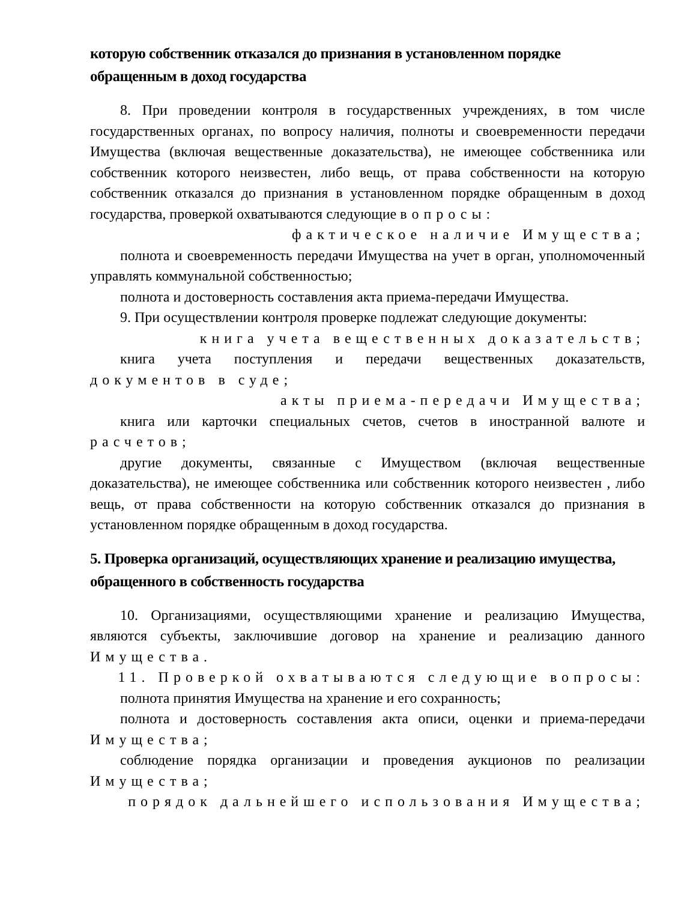которую собственник отказался до признания в установленном порядке обращенным в доход государства
8. При проведении контроля в государственных учреждениях, в том числе государственных органах, по вопросу наличия, полноты и своевременности передачи Имущества (включая вещественные доказательства), не имеющее собственника или собственник которого неизвестен, либо вещь, от права собственности на которую собственник отказался до признания в установленном порядке обращенным в доход государства, проверкой охватываются следующие вопросы:
фактическое наличие Имущества;
полнота и своевременность передачи Имущества на учет в орган, уполномоченный управлять коммунальной собственностью;
полнота и достоверность составления акта приема-передачи Имущества.
9. При осуществлении контроля проверке подлежат следующие документы:
книга учета вещественных доказательств;
книга учета поступления и передачи вещественных доказательств, документов в суде;
акты приема-передачи Имущества;
книга или карточки специальных счетов, счетов в иностранной валюте и расчетов;
другие документы, связанные с Имуществом (включая вещественные доказательства), не имеющее собственника или собственник которого неизвестен , либо вещь, от права собственности на которую собственник отказался до признания в установленном порядке обращенным в доход государства.
5. Проверка организаций, осуществляющих хранение и реализацию имущества, обращенного в собственность государства
10. Организациями, осуществляющими хранение и реализацию Имущества, являются субъекты, заключившие договор на хранение и реализацию данного Имущества.
11. Проверкой охватываются следующие вопросы:
полнота принятия Имущества на хранение и его сохранность;
полнота и достоверность составления акта описи, оценки и приема-передачи Имущества;
соблюдение порядка организации и проведения аукционов по реализации Имущества;
порядок дальнейшего использования Имущества;